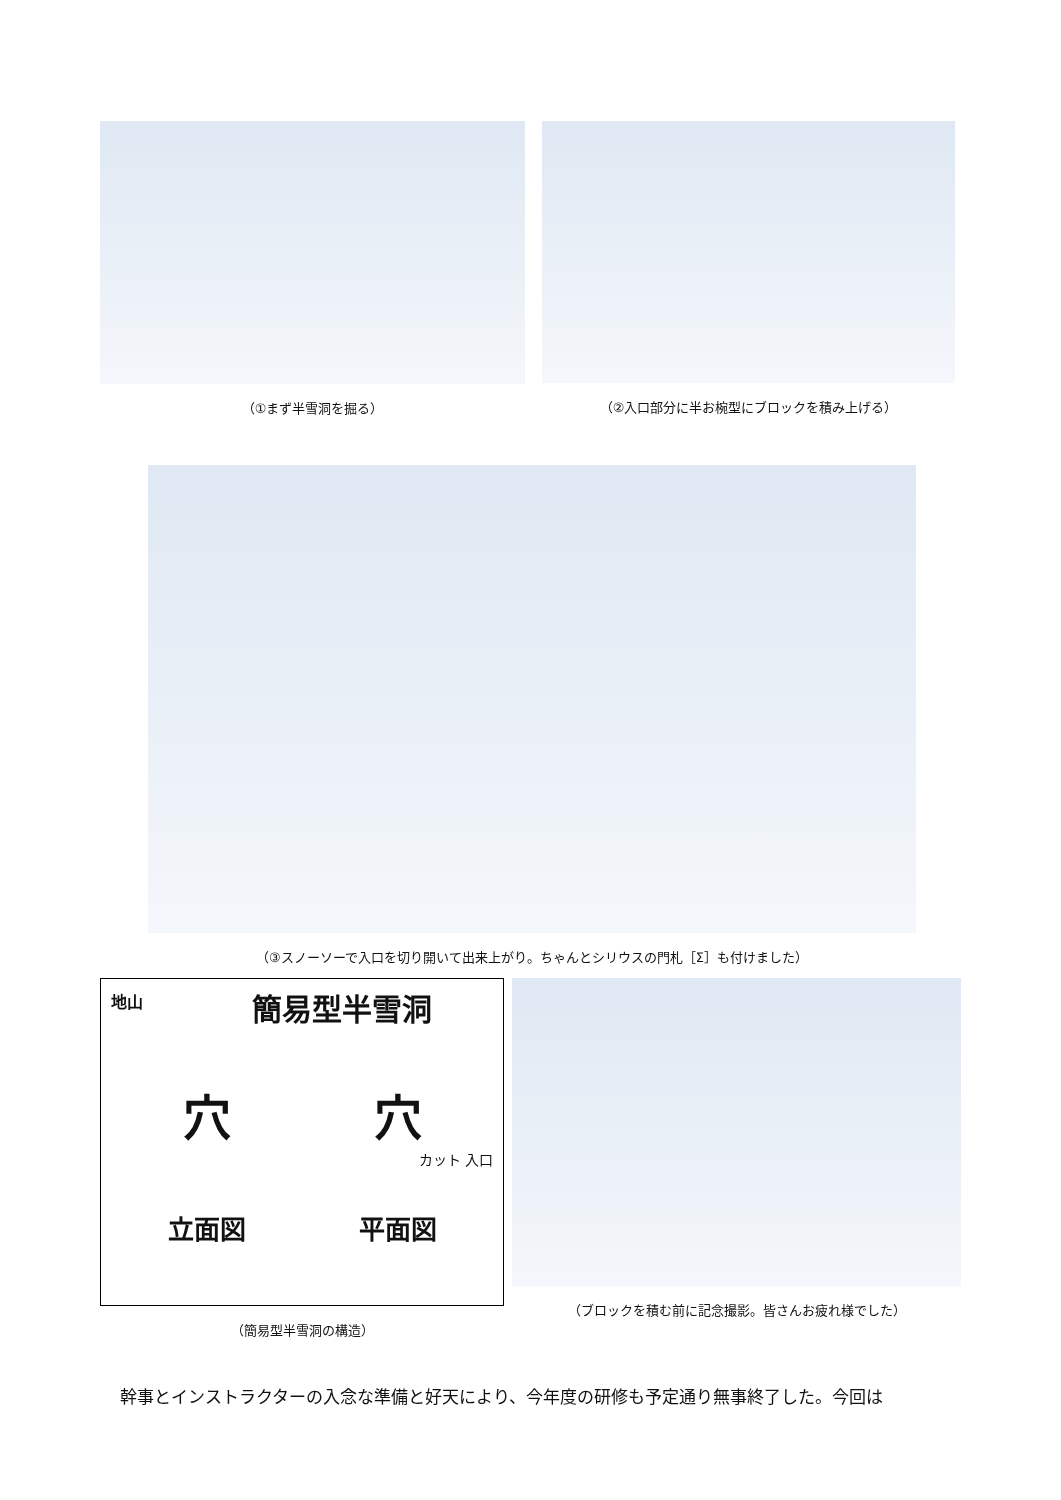（①まず半雪洞を掘る） （②入口部分に半お椀型にブロックを積み上げる）
（③スノーソーで入口を切り開いて出来上がり。ちゃんとシリウスの門札［Σ］も付けました）
地山
簡易型半雪洞
穴 穴
カット 入口
立面図 平面図
（簡易型半雪洞の構造）
（ブロックを積む前に記念撮影。皆さんお疲れ様でした）
幹事とインストラクターの入念な準備と好天により、今年度の研修も予定通り無事終了した。今回は